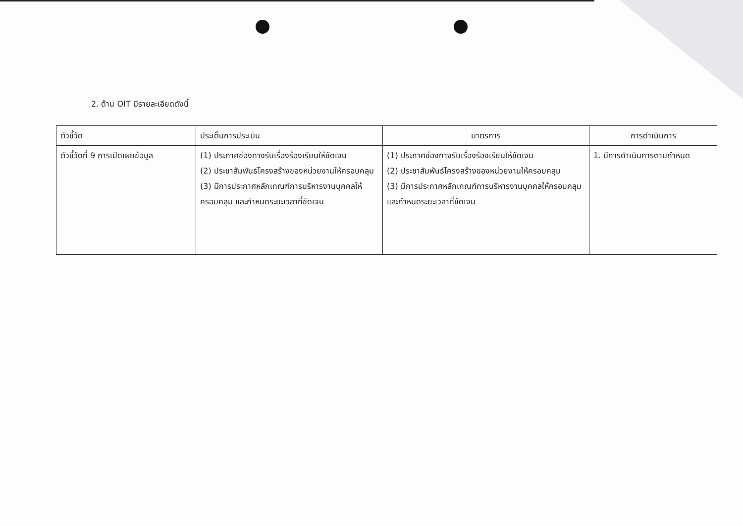2. ด้าน OIT มีรายละเอียดดังนี้
| ตัวชี้วัด | ประเด็นการประเมิน | มาตรการ | การดำเนินการ |
| --- | --- | --- | --- |
| ตัวชี้วัดที่ 9 การเปิดเผยข้อมูล | (1) ประกาศช่องทางรับเรื่องร้องเรียนให้ชัดเจน (2) ประชาสัมพันธ์โครงสร้างของหน่วยงานให้ครอบคลุม (3) มีการประกาศหลักเกณฑ์การบริหารงานบุคคลให้ครอบคลุม และกำหนดระยะเวลาที่ชัดเจน | (1) ประกาศช่องทางรับเรื่องร้องเรียนให้ชัดเจน (2) ประชาสัมพันธ์โครงสร้างของหน่วยงานให้ครอบคลุม (3) มีการประกาศหลักเกณฑ์การบริหารงานบุคคลให้ครอบคลุม และกำหนดระยะเวลาที่ชัดเจน | 1. มีการดำเนินการตามกำหนด |